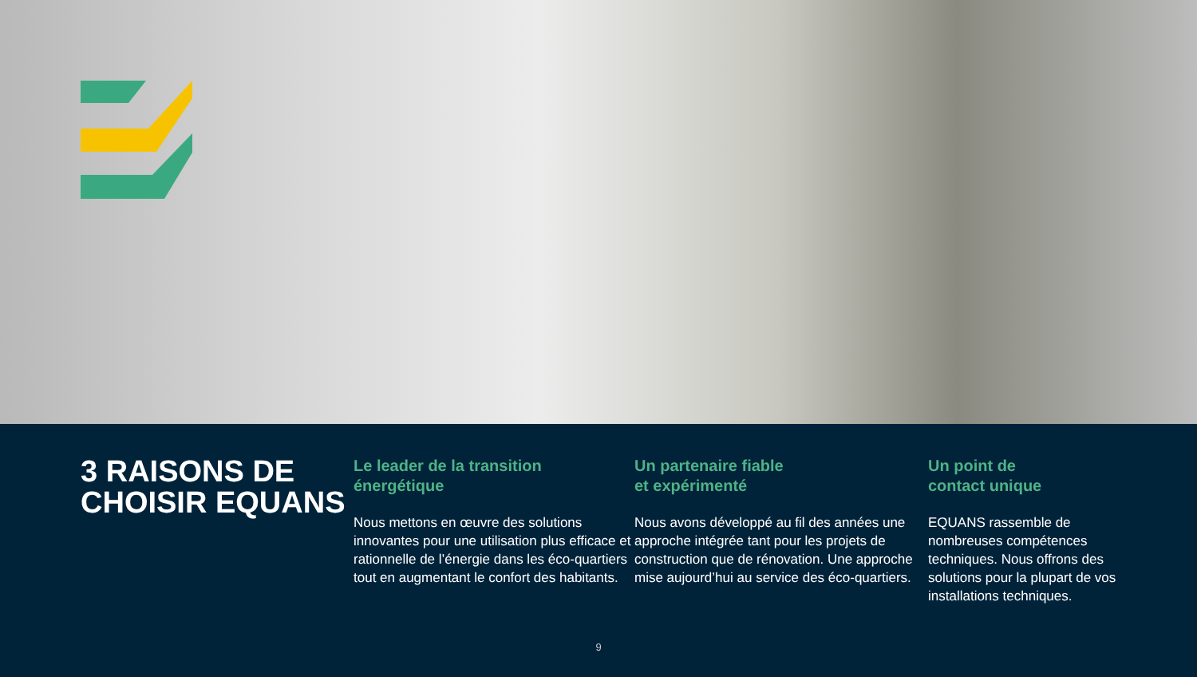3 RAISONS DE CHOISIR EQUANS
Le leader de la transition énergétique
Nous mettons en œuvre des solutions innovantes pour une utilisation plus efficace et rationnelle de l’énergie dans les éco-quartiers tout en augmentant le confort des habitants.
Un partenaire fiable
et expérimenté
Nous avons développé au fil des années une approche intégrée tant pour les projets de construction que de rénovation. Une approche mise aujourd’hui au service des éco-quartiers.
Un point de
contact unique
EQUANS rassemble de nombreuses compétences techniques. Nous offrons des solutions pour la plupart de vos installations techniques.
9